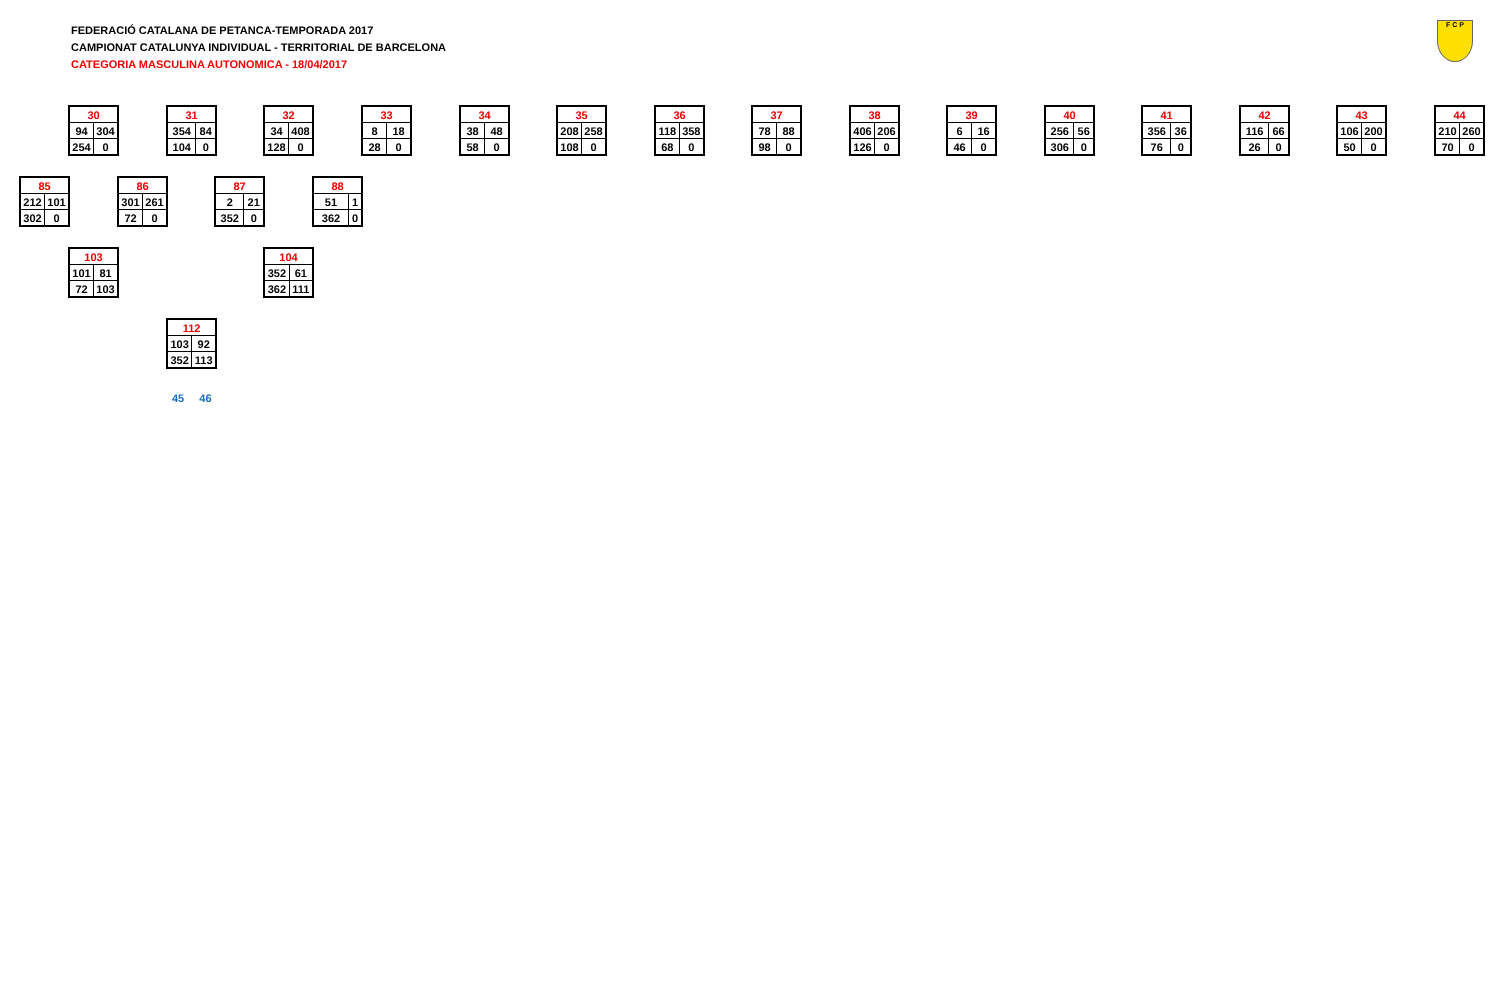FEDERACIÓ CATALANA DE PETANCA-TEMPORADA 2017
CAMPIONAT CATALUNYA INDIVIDUAL - TERRITORIAL DE BARCELONA
CATEGORIA MASCULINA AUTONOMICA - 18/04/2017
F C P
| 30 | |
| --- | --- |
| 94 | 304 |
| 254 | 0 |
| 31 | |
| --- | --- |
| 354 | 84 |
| 104 | 0 |
| 32 | |
| --- | --- |
| 34 | 408 |
| 128 | 0 |
| 33 | |
| --- | --- |
| 8 | 18 |
| 28 | 0 |
| 34 | |
| --- | --- |
| 38 | 48 |
| 58 | 0 |
| 35 | |
| --- | --- |
| 208 | 258 |
| 108 | 0 |
| 36 | |
| --- | --- |
| 118 | 358 |
| 68 | 0 |
| 37 | |
| --- | --- |
| 78 | 88 |
| 98 | 0 |
| 38 | |
| --- | --- |
| 406 | 206 |
| 126 | 0 |
| 39 | |
| --- | --- |
| 6 | 16 |
| 46 | 0 |
| 40 | |
| --- | --- |
| 256 | 56 |
| 306 | 0 |
| 41 | |
| --- | --- |
| 356 | 36 |
| 76 | 0 |
| 42 | |
| --- | --- |
| 116 | 66 |
| 26 | 0 |
| 43 | |
| --- | --- |
| 106 | 200 |
| 50 | 0 |
| 44 | |
| --- | --- |
| 210 | 260 |
| 70 | 0 |
| 85 | |
| --- | --- |
| 212 | 101 |
| 302 | 0 |
| 86 | |
| --- | --- |
| 301 | 261 |
| 72 | 0 |
| 87 | |
| --- | --- |
| 2 | 21 |
| 352 | 0 |
| 88 | |
| --- | --- |
| 51 | 1 |
| 362 | 0 |
| 103 | |
| --- | --- |
| 101 | 81 |
| 72 | 103 |
| 104 | |
| --- | --- |
| 352 | 61 |
| 362 | 111 |
| 112 | |
| --- | --- |
| 103 | 92 |
| 352 | 113 |
45 46